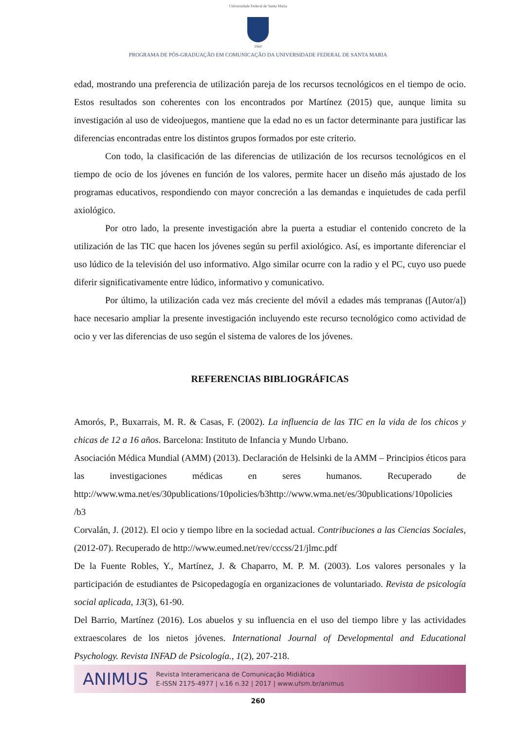Universidade Federal de Santa Maria
1960
PROGRAMA DE PÓS-GRADUAÇÃO EM COMUNICAÇÃO DA UNIVERSIDADE FEDERAL DE SANTA MARIA
edad, mostrando una preferencia de utilización pareja de los recursos tecnológicos en el tiempo de ocio. Estos resultados son coherentes con los encontrados por Martínez (2015) que, aunque limita su investigación al uso de videojuegos, mantiene que la edad no es un factor determinante para justificar las diferencias encontradas entre los distintos grupos formados por este criterio.
Con todo, la clasificación de las diferencias de utilización de los recursos tecnológicos en el tiempo de ocio de los jóvenes en función de los valores, permite hacer un diseño más ajustado de los programas educativos, respondiendo con mayor concreción a las demandas e inquietudes de cada perfil axiológico.
Por otro lado, la presente investigación abre la puerta a estudiar el contenido concreto de la utilización de las TIC que hacen los jóvenes según su perfil axiológico. Así, es importante diferenciar el uso lúdico de la televisión del uso informativo. Algo similar ocurre con la radio y el PC, cuyo uso puede diferir significativamente entre lúdico, informativo y comunicativo.
Por último, la utilización cada vez más creciente del móvil a edades más tempranas ([Autor/a]) hace necesario ampliar la presente investigación incluyendo este recurso tecnológico como actividad de ocio y ver las diferencias de uso según el sistema de valores de los jóvenes.
REFERENCIAS BIBLIOGRÁFICAS
Amorós, P., Buxarrais, M. R. & Casas, F. (2002). La influencia de las TIC en la vida de los chicos y chicas de 12 a 16 años. Barcelona: Instituto de Infancia y Mundo Urbano.
Asociación Médica Mundial (AMM) (2013). Declaración de Helsinki de la AMM – Principios éticos para las investigaciones médicas en seres humanos. Recuperado de http://www.wma.net/es/30publications/10policies/b3http://www.wma.net/es/30publications/10policies /b3
Corvalán, J. (2012). El ocio y tiempo libre en la sociedad actual. Contribuciones a las Ciencias Sociales, (2012-07). Recuperado de http://www.eumed.net/rev/cccss/21/jlmc.pdf
De la Fuente Robles, Y., Martínez, J. & Chaparro, M. P. M. (2003). Los valores personales y la participación de estudiantes de Psicopedagogía en organizaciones de voluntariado. Revista de psicología social aplicada, 13(3), 61-90.
Del Barrio, Martínez (2016). Los abuelos y su influencia en el uso del tiempo libre y las actividades extraescolares de los nietos jóvenes. International Journal of Developmental and Educational Psychology. Revista INFAD de Psicología., 1(2), 207-218.
ANIMUS
Revista Interamericana de Comunicação Midiática
E-ISSN 2175-4977 | v.16 n.32 | 2017 | www.ufsm.br/animus
260